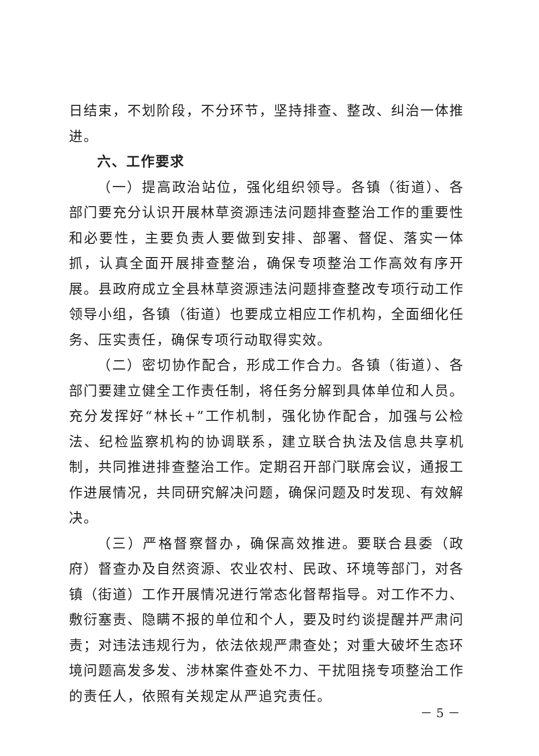日结束，不划阶段，不分环节，坚持排查、整改、纠治一体推进。
六、工作要求
（一）提高政治站位，强化组织领导。各镇（街道）、各部门要充分认识开展林草资源违法问题排查整治工作的重要性和必要性，主要负责人要做到安排、部署、督促、落实一体抓，认真全面开展排查整治，确保专项整治工作高效有序开展。县政府成立全县林草资源违法问题排查整改专项行动工作领导小组，各镇（街道）也要成立相应工作机构，全面细化任务、压实责任，确保专项行动取得实效。
（二）密切协作配合，形成工作合力。各镇（街道）、各部门要建立健全工作责任制，将任务分解到具体单位和人员。充分发挥好“林长+”工作机制，强化协作配合，加强与公检法、纪检监察机构的协调联系，建立联合执法及信息共享机制，共同推进排查整治工作。定期召开部门联席会议，通报工作进展情况，共同研究解决问题，确保问题及时发现、有效解决。
（三）严格督察督办，确保高效推进。要联合县委（政府）督查办及自然资源、农业农村、民政、环境等部门，对各镇（街道）工作开展情况进行常态化督帮指导。对工作不力、敷衍塞责、隐瞒不报的单位和个人，要及时约谈提醒并严肃问责；对违法违规行为，依法依规严肃查处；对重大破坏生态环境问题高发多发、涉林案件查处不力、干扰阻挠专项整治工作的责任人，依照有关规定从严追究责任。
－ 5 －